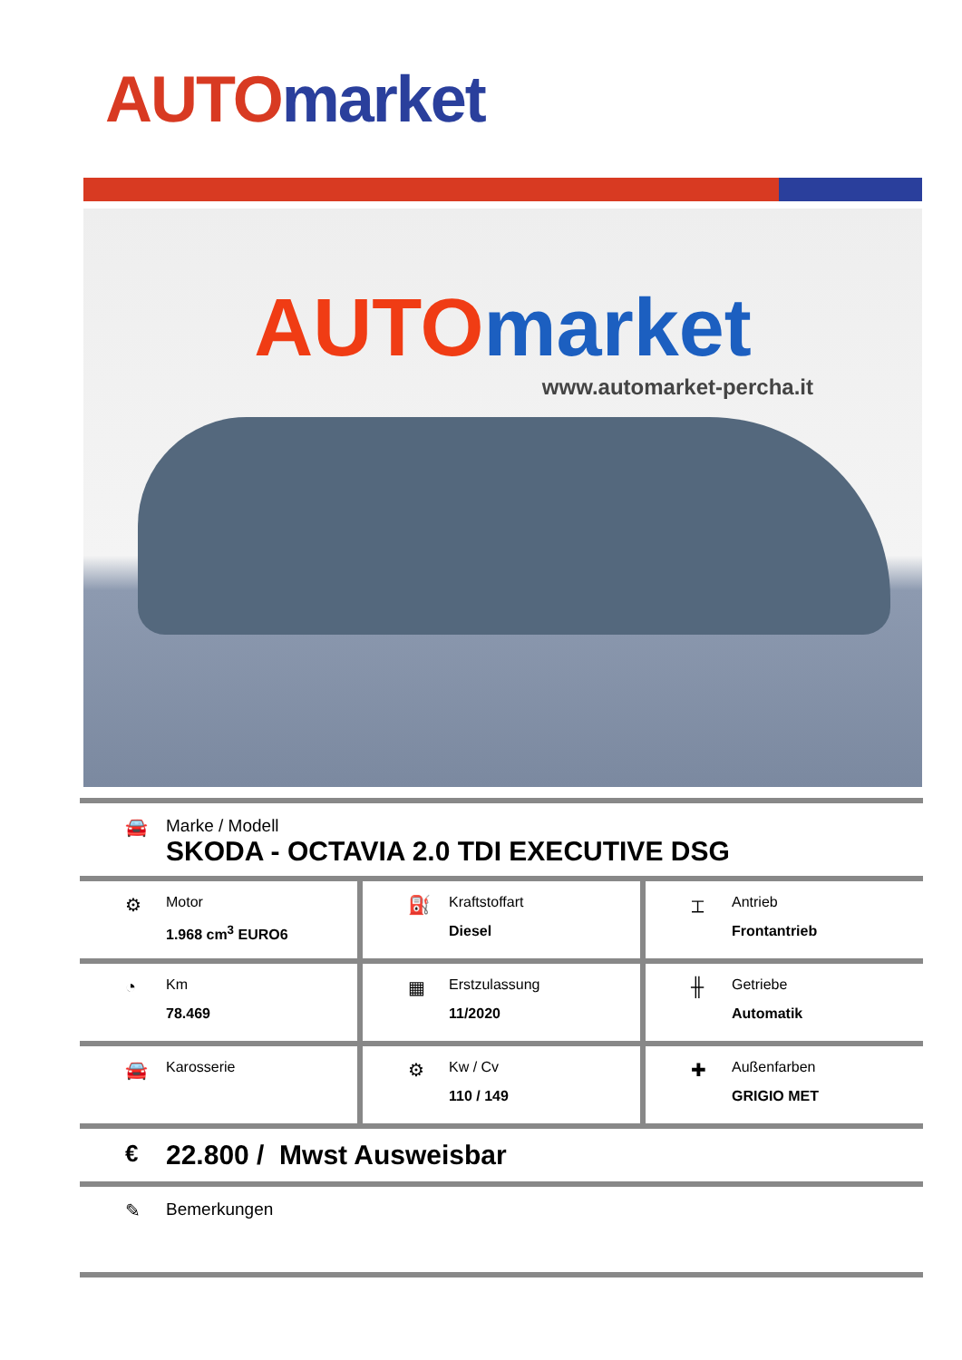AUTO market
AUTO market
www.automarket-percha.it
🚘 Marke / Modell
SKODA - OCTAVIA 2.0 TDI EXECUTIVE DSG
⚙
Motor
1.968 cm<sup>3</sup> EURO6
⛽
Kraftstoffart
Diesel
⌶
Antrieb
Frontantrieb
◔
Km
78.469
▦
Erstzulassung
11/2020
╫
Getriebe
Automatik
🚘
Karosserie
⚙
Kw / Cv
110 / 149
✚
Außenfarben
GRIGIO MET
€
22.800 / Mwst Ausweisbar
✎ Bemerkungen